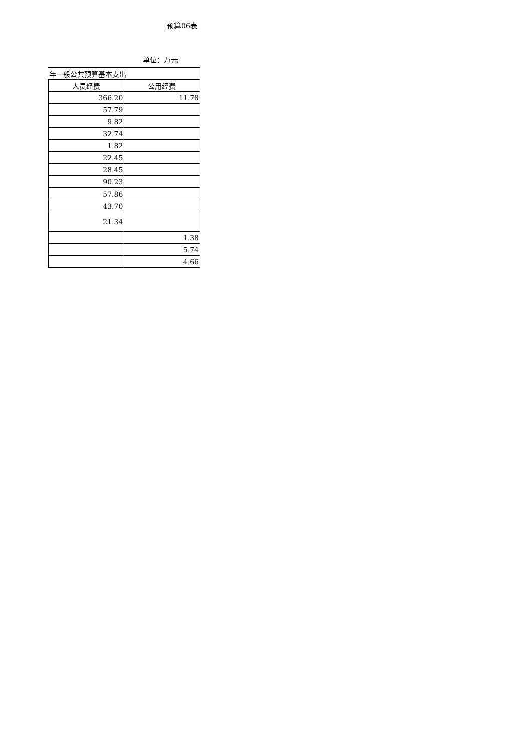预算06表
单位：万元
| 年一般公共预算基本支出 | |
| --- | --- |
| 人员经费 | 公用经费 |
| 366.20 | 11.78 |
| 57.79 | |
| 9.82 | |
| 32.74 | |
| 1.82 | |
| 22.45 | |
| 28.45 | |
| 90.23 | |
| 57.86 | |
| 43.70 | |
| 21.34 | |
| | 1.38 |
| | 5.74 |
| | 4.66 |